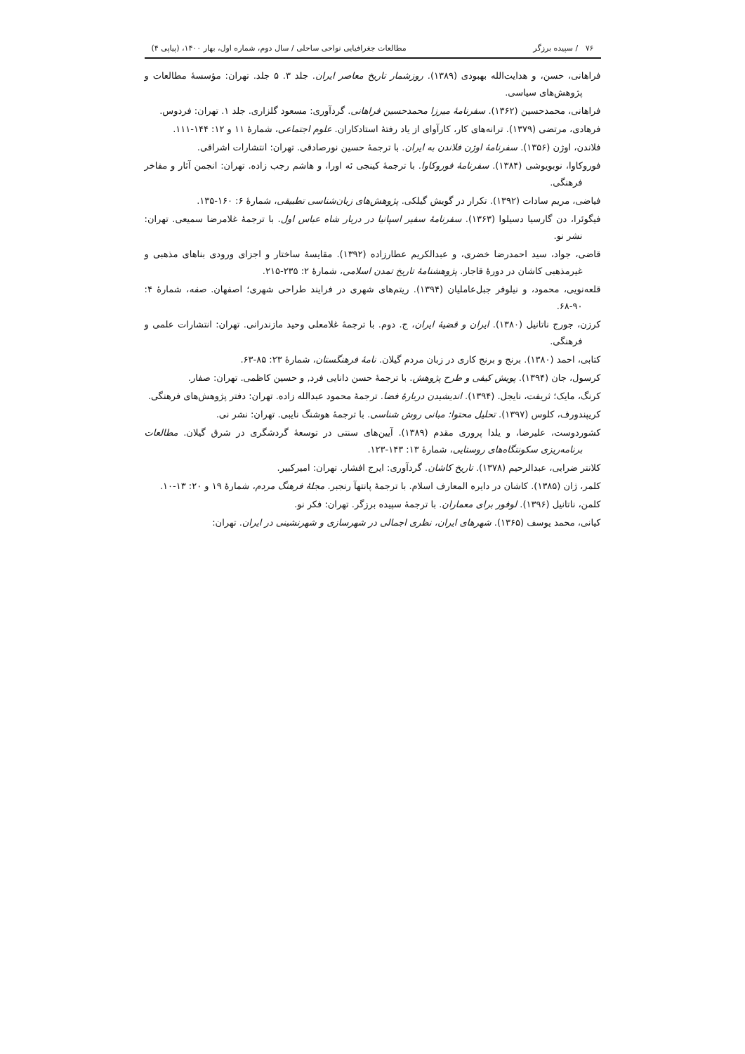۷۶ / سپیده برزگر مطالعات جغرافیایی نواحی ساحلی / سال دوم، شماره اول، بهار ۱۴۰۰، (پیاپی ۴)
فراهانی، حسن، و هدایت‌الله بهبودی (۱۳۸۹). روزشمار تاریخ معاصر ایران. جلد ۳. ۵ جلد. تهران: مؤسسهٔ مطالعات و پژوهش‌های سیاسی.
فراهانی، محمدحسین (۱۳۶۲). سفرنامهٔ میرزا محمدحسین فراهانی. گردآوری: مسعود گلزاری. جلد ۱. تهران: فردوس.
فرهادی، مرتضی (۱۳۷۹). ترانه‌های کار، کارآوای از یاد رفتهٔ استادکاران. علوم اجتماعی، شمارهٔ ۱۱ و ۱۲: ۱۴۴-۱۱۱.
فلاندن، اوژن (۱۳۵۶). سفرنامهٔ اوژن فلاندن به ایران. با ترجمهٔ حسین نورصادقی. تهران: انتشارات اشراقی.
فوروکاوا، نوبویوشی (۱۳۸۴). سفرنامهٔ فوروکاوا. با ترجمهٔ کینجی ئه اورا، و هاشم رجب زاده. تهران: انجمن آثار و مفاخر فرهنگی.
فیاضی، مریم سادات (۱۳۹۲). تکرار در گویش گیلکی. پژوهش‌های زبان‌شناسی تطبیقی، شمارهٔ ۶: ۱۶۰-۱۳۵.
فیگوئرا، دن گارسیا دسیلوا (۱۳۶۳). سفرنامهٔ سفیر اسپانیا در دربار شاه عباس اول. با ترجمهٔ غلامرضا سمیعی. تهران: نشر نو.
قاضی، جواد، سید احمدرضا خضری، و عبدالکریم عطارزاده (۱۳۹۲). مقایسهٔ ساختار و اجزای ورودی بناهای مذهبی و غیرمذهبی کاشان در دورهٔ قاجار. پژوهشنامهٔ تاریخ تمدن اسلامی، شمارهٔ ۲: ۲۳۵-۲۱۵.
قلعه‌نویی، محمود، و نیلوفر جبل‌عاملیان (۱۳۹۴). ریتم‌های شهری در فرایند طراحی شهری؛ اصفهان. صفه، شمارهٔ ۴: ۹۰-۶۸.
کرزن، جورج ناتانیل (۱۳۸۰). ایران و قضیهٔ ایران، ج. دوم. با ترجمهٔ غلامعلی وحید مازندرانی. تهران: انتشارات علمی و فرهنگی.
کتابی، احمد (۱۳۸۰). برنج و برنج کاری در زبان مردم گیلان. نامهٔ فرهنگستان، شمارهٔ ۲۳: ۸۵-۶۳.
کرسول، جان (۱۳۹۴). پویش کیفی و طرح پژوهش. با ترجمهٔ حسن دانایی فرد, و حسین کاظمی. تهران: صفار.
کرنگ، مایک؛ ثریفت، نایجل. (۱۳۹۴). اندیشیدن دربارهٔ فضا. ترجمهٔ محمود عبدالله زاده. تهران: دفتر پژوهش‌های فرهنگی.
کریپندورف، کلوس (۱۳۹۷). تحلیل محتوا: مبانی روش شناسی. با ترجمهٔ هوشنگ نایبی. تهران: نشر نی.
کشوردوست، علیرضا، و یلدا پروری مقدم (۱۳۸۹). آیین‌های سنتی در توسعهٔ گردشگری در شرق گیلان. مطالعات برنامه‌ریزی سکونتگاه‌های روستایی، شمارهٔ ۱۳: ۱۴۳-۱۲۳.
کلانتر ضرابی، عبدالرحیم (۱۳۷۸). تاریخ کاشان. گردآوری: ایرج افشار. تهران: امیرکبیر.
کلمر، ژان (۱۳۸۵). کاشان در دایره المعارف اسلام. با ترجمهٔ پانتهآ رنجبر. مجلهٔ فرهنگ مردم، شمارهٔ ۱۹ و ۲۰: ۱۳-۱۰.
کلمن، ناتانیل (۱۳۹۶). لوفور برای معماران. با ترجمهٔ سپیده برزگر. تهران: فکر نو.
کیانی، محمد یوسف (۱۳۶۵). شهرهای ایران، نظری اجمالی در شهرسازی و شهرنشینی در ایران. تهران: